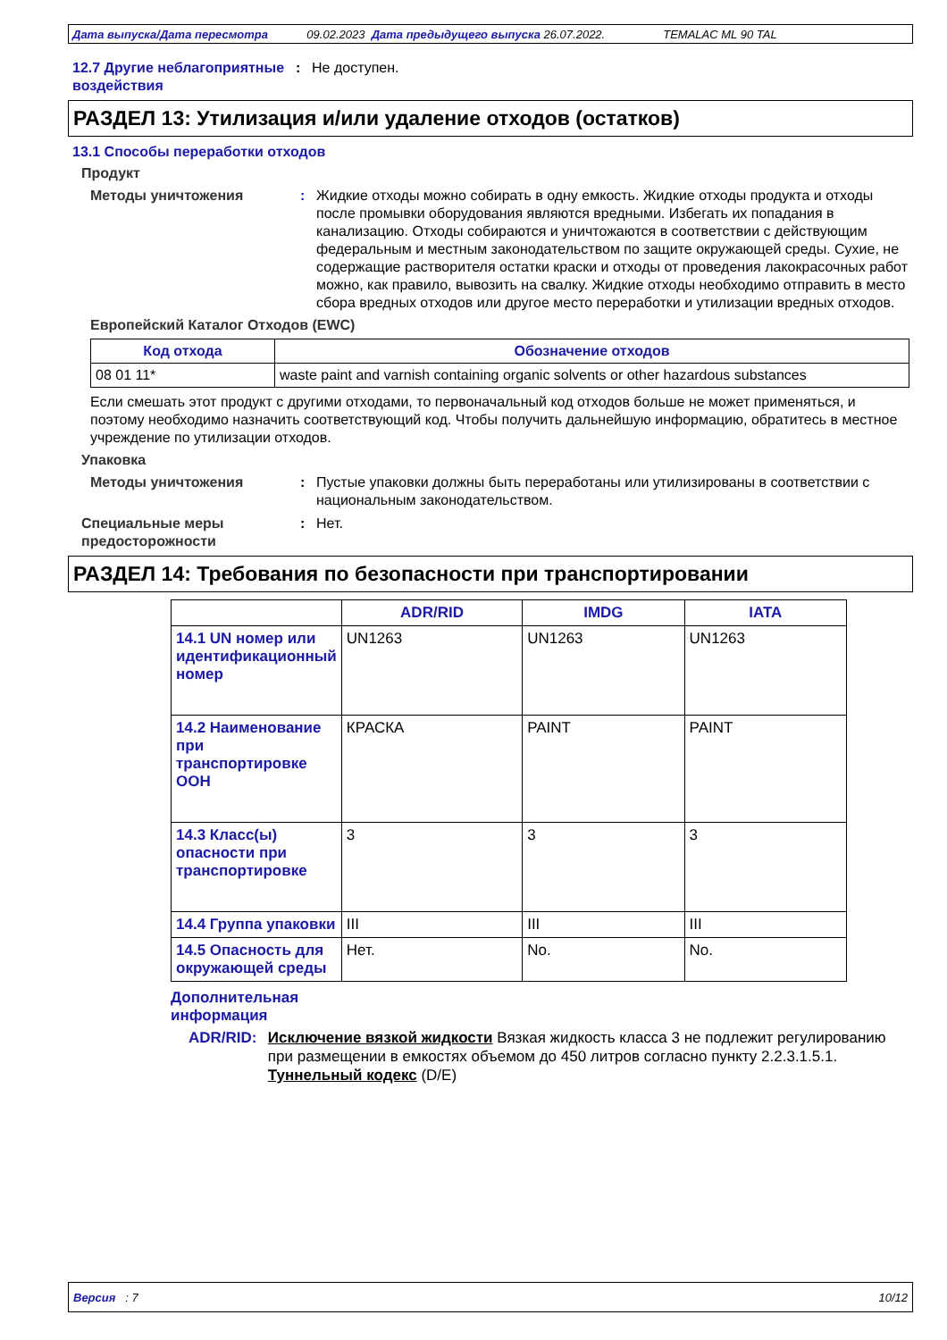Дата выпуска/Дата пересмотра 09.02.2023 Дата предыдущего выпуска 26.07.2022. TEMALAC ML 90 TAL
12.7 Другие неблагоприятные воздействия
: Не доступен.
РАЗДЕЛ 13: Утилизация и/или удаление отходов (остатков)
13.1 Способы переработки отходов
Продукт
Методы уничтожения : Жидкие отходы можно собирать в одну емкость. Жидкие отходы продукта и отходы после промывки оборудования являются вредными. Избегать их попадания в канализацию. Отходы собираются и уничтожаются в соответствии с действующим федеральным и местным законодательством по защите окружающей среды. Сухие, не содержащие растворителя остатки краски и отходы от проведения лакокрасочных работ можно, как правило, вывозить на свалку. Жидкие отходы необходимо отправить в место сбора вредных отходов или другое место переработки и утилизации вредных отходов.
Европейский Каталог Отходов (EWC)
| Код отхода | Обозначение отходов |
| --- | --- |
| 08 01 11* | waste paint and varnish containing organic solvents or other hazardous substances |
Если смешать этот продукт с другими отходами, то первоначальный код отходов больше не может применяться, и поэтому необходимо назначить соответствующий код. Чтобы получить дальнейшую информацию, обратитесь в местное учреждение по утилизации отходов.
Упаковка
Методы уничтожения : Пустые упаковки должны быть переработаны или утилизированы в соответствии с национальным законодательством.
Специальные меры предосторожности
: Нет.
РАЗДЕЛ 14: Требования по безопасности при транспортировании
| | ADR/RID | IMDG | IATA |
| --- | --- | --- | --- |
| 14.1 UN номер или идентификационный номер | UN1263 | UN1263 | UN1263 |
| 14.2 Наименование при транспортировке ООН | КРАСКА | PAINT | PAINT |
| 14.3 Класс(ы) опасности при транспортировке | 3 | 3 | 3 |
| 14.4 Группа упаковки | III | III | III |
| 14.5 Опасность для окружающей среды | Нет. | No. | No. |
Дополнительная информация
ADR/RID : Исключение вязкой жидкости Вязкая жидкость класса 3 не подлежит регулированию при размещении в емкостях объемом до 450 литров согласно пункту 2.2.3.1.5.1.
Туннельный кодекс (D/E)
Версия : 7 10/12